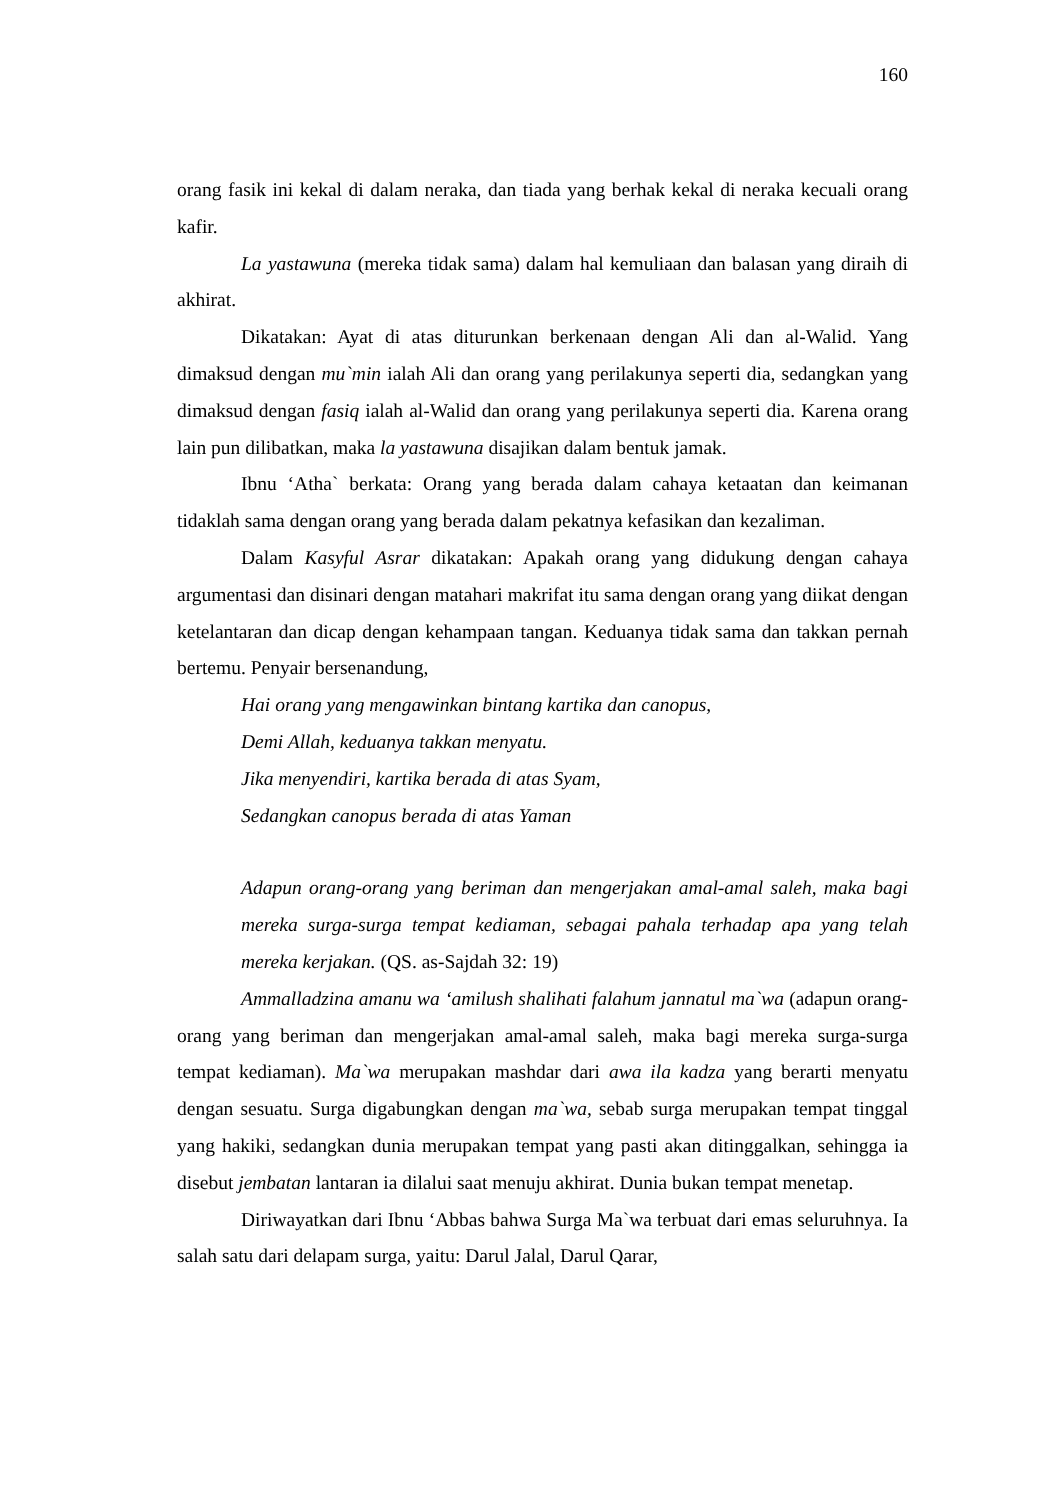160
orang fasik ini kekal di dalam neraka, dan tiada yang berhak kekal di neraka kecuali orang kafir.
La yastawuna (mereka tidak sama) dalam hal kemuliaan dan balasan yang diraih di akhirat.
Dikatakan: Ayat di atas diturunkan berkenaan dengan Ali dan al-Walid. Yang dimaksud dengan mu`min ialah Ali dan orang yang perilakunya seperti dia, sedangkan yang dimaksud dengan fasiq ialah al-Walid dan orang yang perilakunya seperti dia. Karena orang lain pun dilibatkan, maka la yastawuna disajikan dalam bentuk jamak.
Ibnu ‘Atha` berkata: Orang yang berada dalam cahaya ketaatan dan keimanan tidaklah sama dengan orang yang berada dalam pekatnya kefasikan dan kezaliman.
Dalam Kasyful Asrar dikatakan: Apakah orang yang didukung dengan cahaya argumentasi dan disinari dengan matahari makrifat itu sama dengan orang yang diikat dengan ketelantaran dan dicap dengan kehampaan tangan. Keduanya tidak sama dan takkan pernah bertemu. Penyair bersenandung,
Hai orang yang mengawinkan bintang kartika dan canopus,
Demi Allah, keduanya takkan menyatu.
Jika menyendiri, kartika berada di atas Syam,
Sedangkan canopus berada di atas Yaman
Adapun orang-orang yang beriman dan mengerjakan amal-amal saleh, maka bagi mereka surga-surga tempat kediaman, sebagai pahala terhadap apa yang telah mereka kerjakan. (QS. as-Sajdah 32: 19)
Ammalladzina amanu wa ‘amilush shalihati falahum jannatul ma`wa (adapun orang-orang yang beriman dan mengerjakan amal-amal saleh, maka bagi mereka surga-surga tempat kediaman). Ma`wa merupakan mashdar dari awa ila kadza yang berarti menyatu dengan sesuatu. Surga digabungkan dengan ma`wa, sebab surga merupakan tempat tinggal yang hakiki, sedangkan dunia merupakan tempat yang pasti akan ditinggalkan, sehingga ia disebut jembatan lantaran ia dilalui saat menuju akhirat. Dunia bukan tempat menetap.
Diriwayatkan dari Ibnu ‘Abbas bahwa Surga Ma`wa terbuat dari emas seluruhnya. Ia salah satu dari delapam surga, yaitu: Darul Jalal, Darul Qarar,